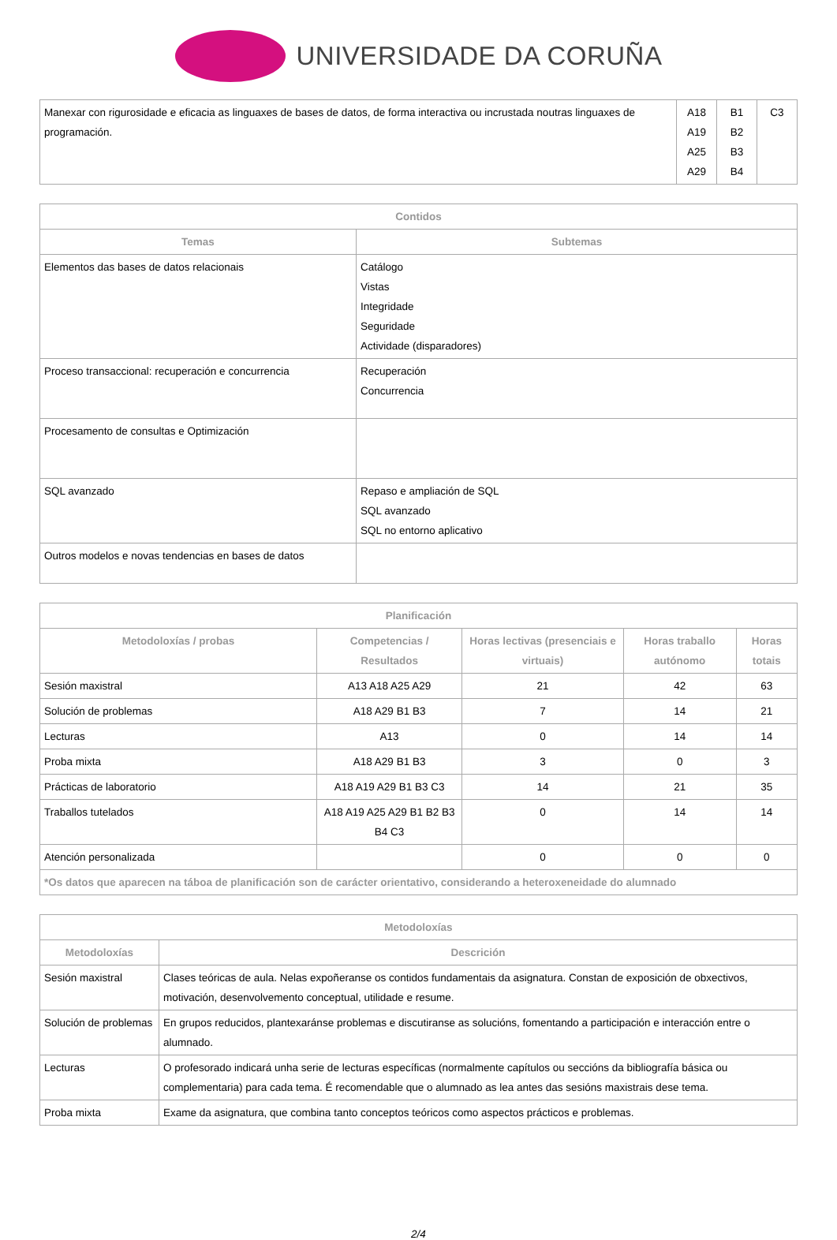UNIVERSIDADE DA CORUÑA
| Manexar con rigurosidade e eficacia as linguaxes de bases de datos, de forma interactiva ou incrustada noutras linguaxes de programación. | A18 A19 A25 A29 | B1 B2 B3 B4 | C3 |
| Contidos | |
| --- | --- |
| Temas | Subtemas |
| Elementos das bases de datos relacionais | Catálogo Vistas Integridade Seguridade Actividade (disparadores) |
| Proceso transaccional: recuperación e concurrencia | Recuperación Concurrencia |
| Procesamento de consultas e Optimización | |
| SQL avanzado | Repaso e ampliación de SQL SQL avanzado SQL no entorno aplicativo |
| Outros modelos e novas tendencias en bases de datos | |
| Planificación | | | | |
| --- | --- | --- | --- | --- |
| Metodoloxías / probas | Competencias / Resultados | Horas lectivas (presenciais e virtuais) | Horas traballo autónomo | Horas totais |
| Sesión maxistral | A13 A18 A25 A29 | 21 | 42 | 63 |
| Solución de problemas | A18 A29 B1 B3 | 7 | 14 | 21 |
| Lecturas | A13 | 0 | 14 | 14 |
| Proba mixta | A18 A29 B1 B3 | 3 | 0 | 3 |
| Prácticas de laboratorio | A18 A19 A29 B1 B3 C3 | 14 | 21 | 35 |
| Traballos tutelados | A18 A19 A25 A29 B1 B2 B3 B4 C3 | 0 | 14 | 14 |
| Atención personalizada | | 0 | 0 | 0 |
| *Os datos que aparecen na táboa de planificación son de carácter orientativo, considerando a heteroxeneidade do alumnado | | | | |
| Metodoloxías | |
| --- | --- |
| Metodoloxías | Descrición |
| Sesión maxistral | Clases teóricas de aula. Nelas expoñeranse os contidos fundamentais da asignatura. Constan de exposición de obxectivos, motivación, desenvolvemento conceptual, utilidade e resume. |
| Solución de problemas | En grupos reducidos, plantexaránse problemas e discutiranse as solucións, fomentando a participación e interacción entre o alumnado. |
| Lecturas | O profesorado indicará unha serie de lecturas específicas (normalmente capítulos ou seccións da bibliografía básica ou complementaria) para cada tema. É recomendable que o alumnado as lea antes das sesións maxistrais dese tema. |
| Proba mixta | Exame da asignatura, que combina tanto conceptos teóricos como aspectos prácticos e problemas. |
2/4